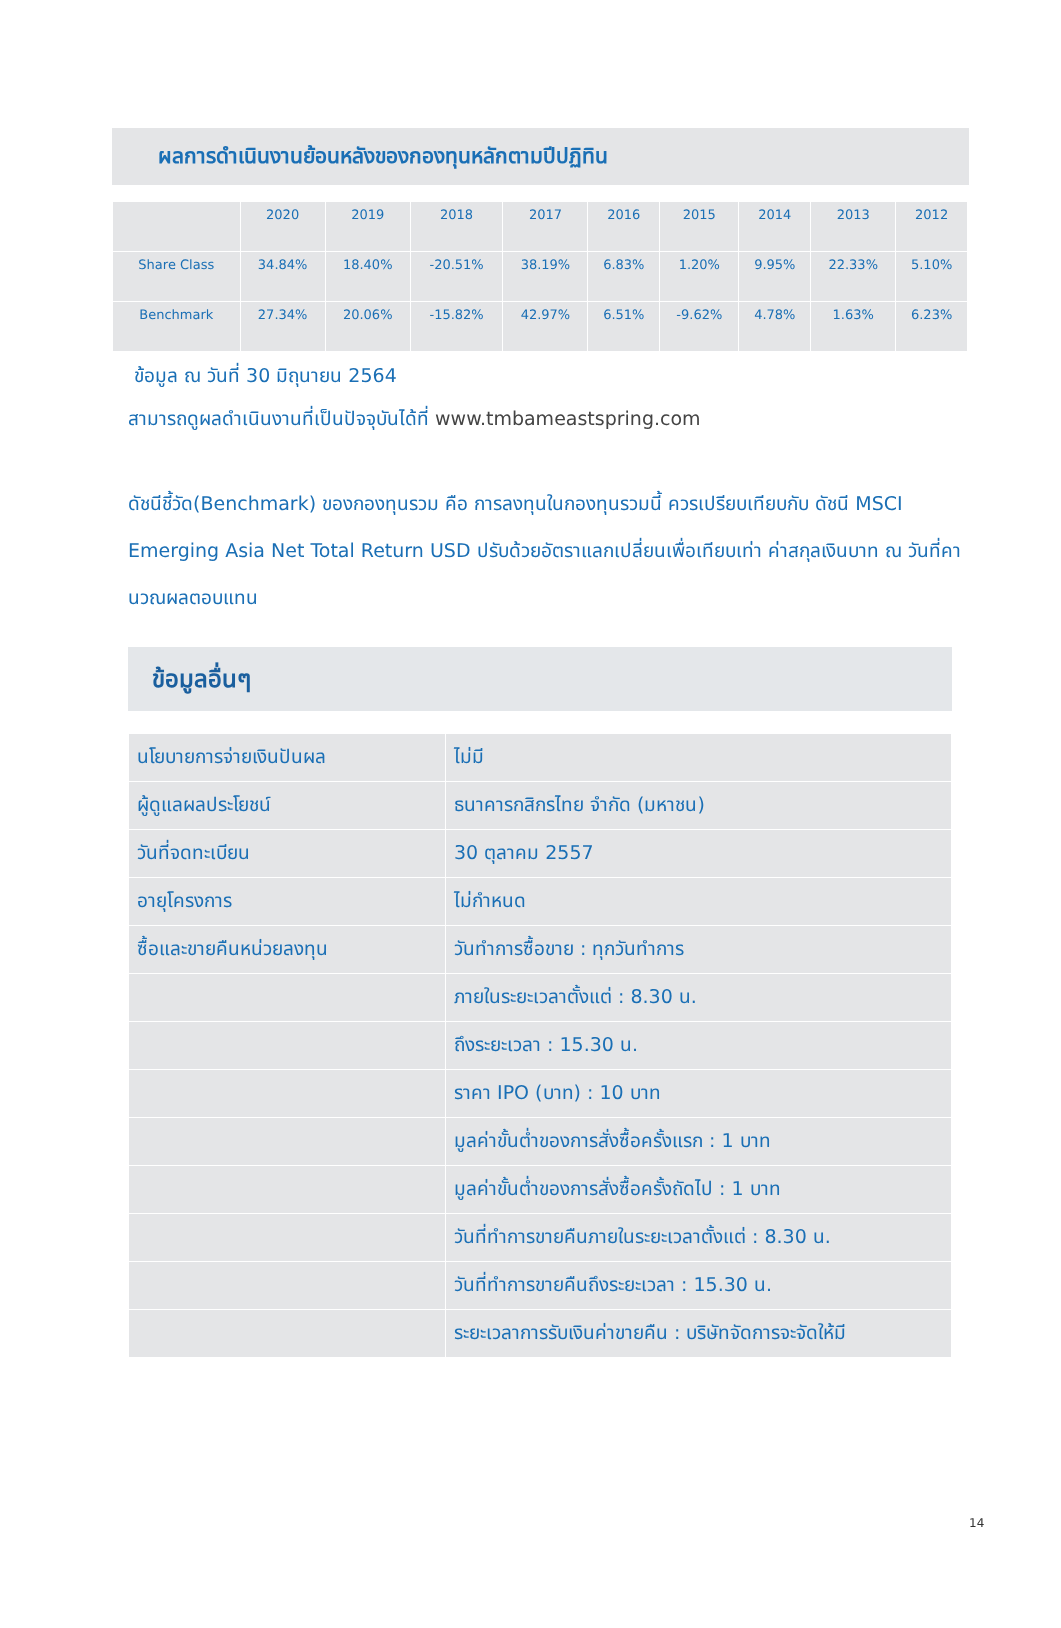ผลการดำเนินงานย้อนหลังของกองทุนหลักตามปีปฏิทิน
| | 2020 | 2019 | 2018 | 2017 | 2016 | 2015 | 2014 | 2013 | 2012 |
| --- | --- | --- | --- | --- | --- | --- | --- | --- | --- |
| Share Class | 34.84% | 18.40% | -20.51% | 38.19% | 6.83% | 1.20% | 9.95% | 22.33% | 5.10% |
| Benchmark | 27.34% | 20.06% | -15.82% | 42.97% | 6.51% | -9.62% | 4.78% | 1.63% | 6.23% |
ข้อมูล ณ วันที่ 30 มิถุนายน 2564
สามารถดูผลดำเนินงานที่เป็นปัจจุบันได้ที่ www.tmbameastspring.com
ดัชนีชี้วัด(Benchmark) ของกองทุนรวม คือ การลงทุนในกองทุนรวมนี้ ควรเปรียบเทียบกับ ดัชนี MSCI Emerging Asia Net Total Return USD ปรับด้วยอัตราแลกเปลี่ยนเพื่อเทียบเท่า ค่าสกุลเงินบาท ณ วันที่คานวณผลตอบแทน
ข้อมูลอื่นๆ
| นโยบายการจ่ายเงินปันผล | ไม่มี |
| ผู้ดูแลผลประโยชน์ | ธนาคารกสิกรไทย จำกัด (มหาชน) |
| วันที่จดทะเบียน | 30 ตุลาคม 2557 |
| อายุโครงการ | ไม่กำหนด |
| ซื้อและขายคืนหน่วยลงทุน | วันทำการซื้อขาย : ทุกวันทำการ |
| | ภายในระยะเวลาตั้งแต่ : 8.30 น. |
| | ถึงระยะเวลา : 15.30 น. |
| | ราคา IPO (บาท) : 10 บาท |
| | มูลค่าขั้นต่ำของการสั่งซื้อครั้งแรก : 1 บาท |
| | มูลค่าขั้นต่ำของการสั่งซื้อครั้งถัดไป : 1 บาท |
| | วันที่ทำการขายคืนภายในระยะเวลาตั้งแต่ : 8.30 น. |
| | วันที่ทำการขายคืนถึงระยะเวลา : 15.30 น. |
| | ระยะเวลาการรับเงินค่าขายคืน : บริษัทจัดการจะจัดให้มี |
14